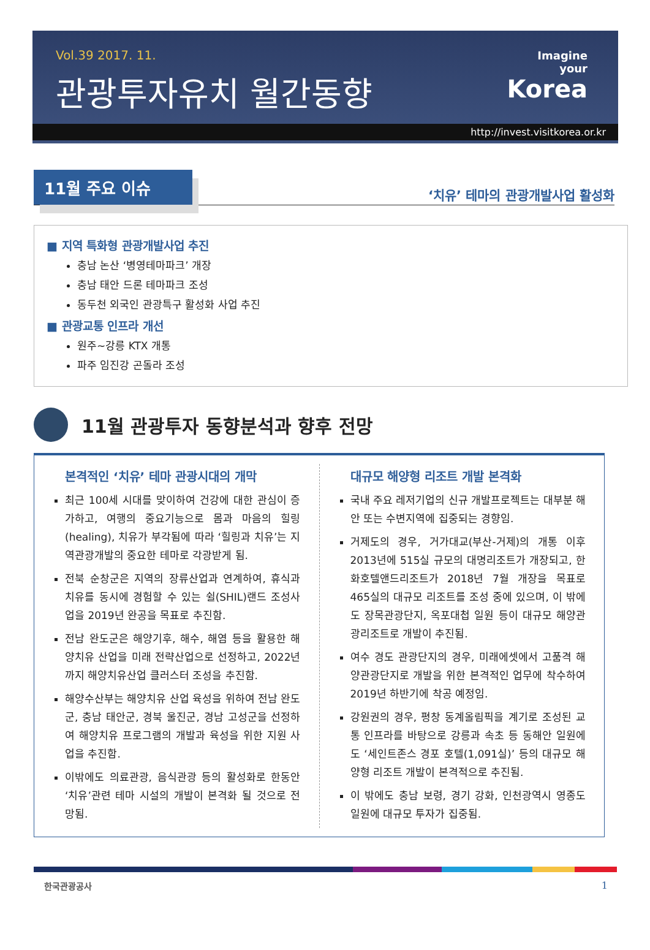Vol.39 2017. 11.
관광투자유치 월간동향
Imagine
your
Korea
http://invest.visitkorea.or.kr
11월 주요 이슈
‘치유’ 테마의 관광개발사업 활성화
■ 지역 특화형 관광개발사업 추진
충남 논산 ‘병영테마파크’ 개장
충남 태안 드론 테마파크 조성
동두천 외국인 관광특구 활성화 사업 추진
■ 관광교통 인프라 개선
원주~강릉 KTX 개통
파주 임진강 곤돌라 조성
11월 관광투자 동향분석과 향후 전망
본격적인 ‘치유’ 테마 관광시대의 개막
최근 100세 시대를 맞이하여 건강에 대한 관심이 증가하고, 여행의 중요기능으로 몸과 마음의 힐링(healing), 치유가 부각됨에 따라 ‘힐링과 치유’는 지역관광개발의 중요한 테마로 각광받게 됨.
전북 순창군은 지역의 장류산업과 연계하여, 휴식과 치유를 동시에 경험할 수 있는 쉴(SHIL)랜드 조성사업을 2019년 완공을 목표로 추진함.
전남 완도군은 해양기후, 해수, 해염 등을 활용한 해양치유 산업을 미래 전략산업으로 선정하고, 2022년까지 해양치유산업 클러스터 조성을 추진함.
해양수산부는 해양치유 산업 육성을 위하여 전남 완도군, 충남 태안군, 경북 울진군, 경남 고성군을 선정하여 해양치유 프로그램의 개발과 육성을 위한 지원 사업을 추진함.
이밖에도 의료관광, 음식관광 등의 활성화로 한동안 ‘치유’관련 테마 시설의 개발이 본격화 될 것으로 전망됨.
대규모 해양형 리조트 개발 본격화
국내 주요 레저기업의 신규 개발프로젝트는 대부분 해안 또는 수변지역에 집중되는 경향임.
거제도의 경우, 거가대교(부산-거제)의 개통 이후 2013년에 515실 규모의 대명리조트가 개장되고, 한화호텔앤드리조트가 2018년 7월 개장을 목표로 465실의 대규모 리조트를 조성 중에 있으며, 이 밖에도 장목관광단지, 옥포대첩 일원 등이 대규모 해양관광리조트로 개발이 추진됨.
여수 경도 관광단지의 경우, 미래에셋에서 고품격 해양관광단지로 개발을 위한 본격적인 업무에 착수하여 2019년 하반기에 착공 예정임.
강원권의 경우, 평창 동계올림픽을 계기로 조성된 교통 인프라를 바탕으로 강릉과 속초 등 동해안 일원에도 ‘세인트존스 경포 호텔(1,091실)’ 등의 대규모 해양형 리조트 개발이 본격적으로 추진됨.
이 밖에도 충남 보령, 경기 강화, 인천광역시 영종도 일원에 대규모 투자가 집중됨.
한국관광공사 1